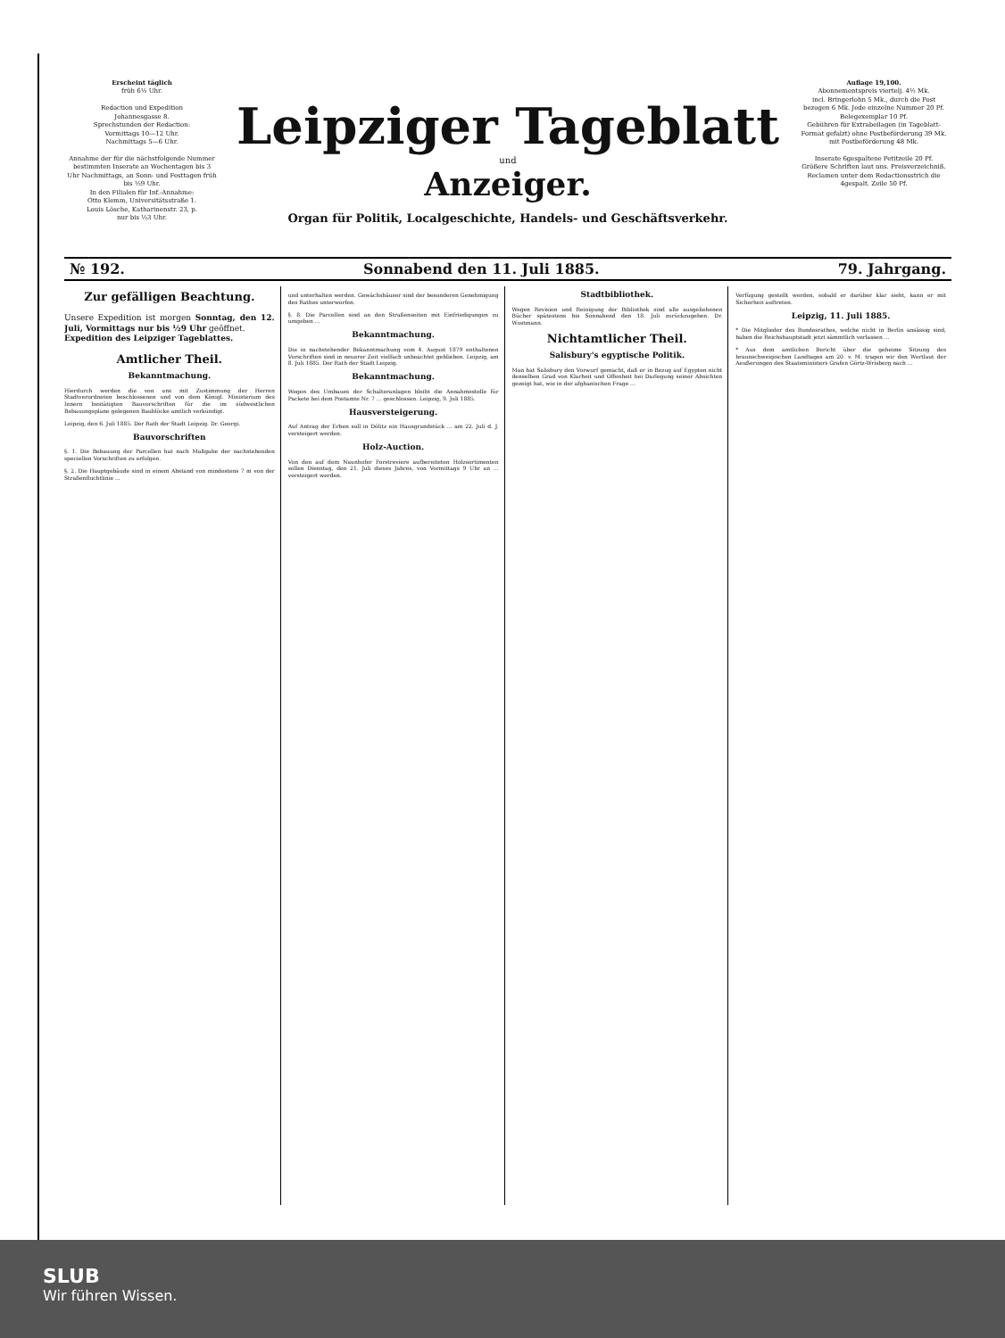Erscheint täglich
früh 6½ Uhr.
Redaction und Expedition
Johannesgasse 8.
Sprechstunden der Redaction:
Vormittags 10—12 Uhr.
Nachmittags 5—6 Uhr.
Annahme der für die nächstfolgende Nummer bestimmten Inserate an Wochentagen bis 3 Uhr Nachmittags, an Sonn- und Festtagen früh bis ½9 Uhr.
In den Filialen für Inf.-Annahme:
Otto Klemm, Universitätsstraße 1.
Louis Lösche, Katharinenstr. 23, p.
nur bis ½3 Uhr.
Leipziger Tageblatt
und
Anzeiger.
Organ für Politik, Localgeschichte, Handels- und Geschäftsverkehr.
Auflage 19,100.
Abonnementspreis viertelj. 4½ Mk.
incl. Bringerlohn 5 Mk., durch die Post bezogen 6 Mk. Jede einzelne Nummer 20 Pf.
Belegexemplar 10 Pf.
Gebühren für Extrabeilagen (in Tageblatt-Format gefalzt) ohne Postbeförderung 39 Mk. mit Postbeförderung 48 Mk.
Inserate 6gespaltene Petitzeile 20 Pf.
Größere Schriften laut uns. Preisverzeichniß.
Reclamen unter dem Redactionsstrich die 4gespalt. Zeile 50 Pf.
№ 192. Sonnabend den 11. Juli 1885. 79. Jahrgang.
Zur gefälligen Beachtung.
Unsere Expedition ist morgen Sonntag, den 12. Juli, Vormittags nur bis ½9 Uhr geöffnet.
Expedition des Leipziger Tageblattes.
Amtlicher Theil.
Bekanntmachung.
Hierdurch werden die von uns mit Zustimmung der Herren Stadtverordneten beschlossenen und von dem Königl. Ministerium des Innern bestätigten Bauvorschriften für die im südwestlichen Bebauungsplane gelegenen Baublöcke amtlich verkündigt.
Leipzig, den 6. Juli 1885. Der Rath der Stadt Leipzig. Dr. Georgi.
Bauvorschriften
§. 1. Die Bebauung der Parcellen hat nach Maßgabe der nachstehenden speciellen Vorschriften zu erfolgen.
§. 2. Die Hauptgebäude sind in einem Abstand von mindestens 7 m von der Straßenfluchtlinie ...
und unterhalten werden. Gewächshäuser sind der besonderen Genehmigung des Rathes unterworfen.
§. 8. Die Parcellen sind an den Straßenseiten mit Einfriedigungen zu umgeben ...
Bekanntmachung.
Die in nachstehender Bekanntmachung vom 4. August 1879 enthaltenen Vorschriften sind in neuerer Zeit vielfach unbeachtet geblieben. Leipzig, am 8. Juli 1885. Der Rath der Stadt Leipzig.
Bekanntmachung.
Wegen des Umbaues der Schalteranlagen bleibt die Annahmestelle für Packete bei dem Postamte Nr. 7 ... geschlossen. Leipzig, 9. Juli 1885.
Hausversteigerung.
Auf Antrag der Erben soll in Dölitz ein Hausgrundstück ... am 22. Juli d. J. versteigert werden.
Holz-Auction.
Von den auf dem Naunhofer Forstreviere aufbereiteten Holzsortimenten sollen Dienstag, den 21. Juli dieses Jahres, von Vormittags 9 Uhr an ... versteigert werden.
Stadtbibliothek.
Wegen Revision und Reinigung der Bibliothek sind alle ausgeliehenen Bücher spätestens bis Sonnabend den 18. Juli zurückzugeben. Dr. Wustmann.
Nichtamtlicher Theil.
Salisbury's egyptische Politik.
Man hat Salisbury den Vorwurf gemacht, daß er in Bezug auf Egypten nicht denselben Grad von Klarheit und Offenheit bei Darlegung seiner Absichten gezeigt hat, wie in der afghanischen Frage ...
Verfügung gestellt werden, sobald er darüber klar sieht, kann er mit Sicherheit auftreten.
Leipzig, 11. Juli 1885.
* Die Mitglieder des Bundesrathes, welche nicht in Berlin ansässig sind, haben die Reichshauptstadt jetzt sämmtlich verlassen ...
* Aus dem amtlichen Bericht über die geheime Sitzung des braunschweigischen Landtages am 20. v. M. tragen wir den Wortlaut der Aeußerungen des Staatsministers Grafen Görtz-Wrisberg nach ...
SLUB
Wir führen Wissen.